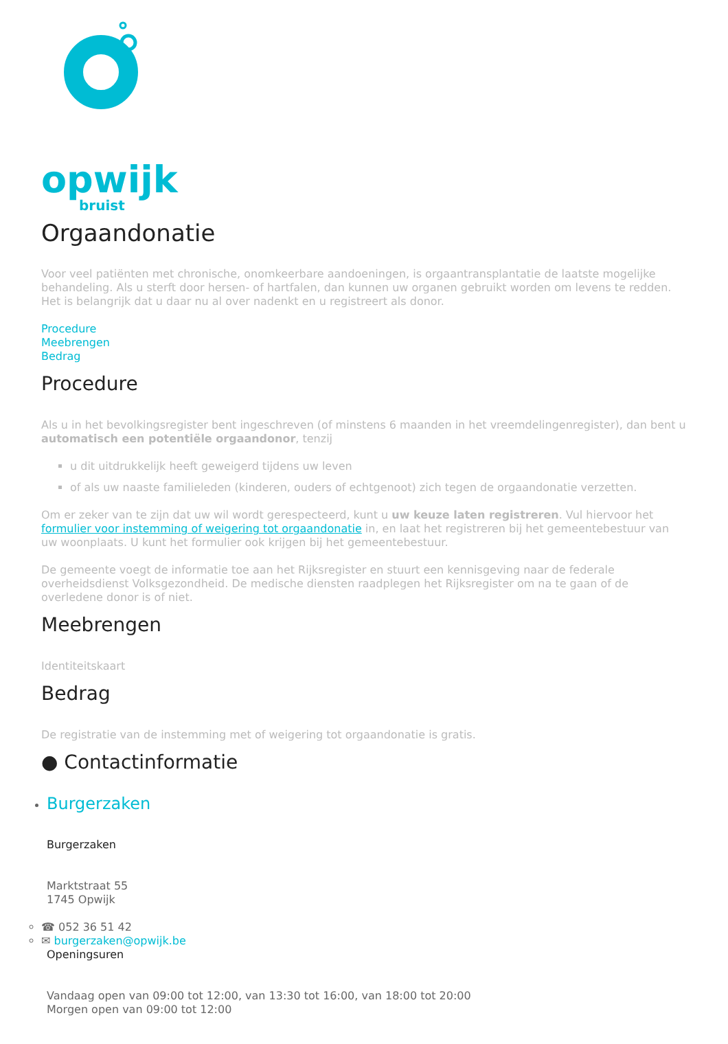opwijk
bruist
Orgaandonatie
Voor veel patiënten met chronische, onomkeerbare aandoeningen, is orgaantransplantatie de laatste mogelijke behandeling. Als u sterft door hersen- of hartfalen, dan kunnen uw organen gebruikt worden om levens te redden. Het is belangrijk dat u daar nu al over nadenkt en u registreert als donor.
Procedure
Meebrengen
Bedrag
Procedure
Als u in het bevolkingsregister bent ingeschreven (of minstens 6 maanden in het vreemdelingenregister), dan bent u automatisch een potentiële orgaandonor, tenzij
u dit uitdrukkelijk heeft geweigerd tijdens uw leven
of als uw naaste familieleden (kinderen, ouders of echtgenoot) zich tegen de orgaandonatie verzetten.
Om er zeker van te zijn dat uw wil wordt gerespecteerd, kunt u uw keuze laten registreren. Vul hiervoor het formulier voor instemming of weigering tot orgaandonatie in, en laat het registreren bij het gemeentebestuur van uw woonplaats. U kunt het formulier ook krijgen bij het gemeentebestuur.
De gemeente voegt de informatie toe aan het Rijksregister en stuurt een kennisgeving naar de federale overheidsdienst Volksgezondheid. De medische diensten raadplegen het Rijksregister om na te gaan of de overledene donor is of niet.
Meebrengen
Identiteitskaart
Bedrag
De registratie van de instemming met of weigering tot orgaandonatie is gratis.
● Contactinformatie
Burgerzaken
Burgerzaken
Marktstraat 55
1745 Opwijk
☎ 052 36 51 42
✉ burgerzaken@opwijk.be
Openingsuren
Vandaag open van 09:00 tot 12:00, van 13:30 tot 16:00, van 18:00 tot 20:00
Morgen open van 09:00 tot 12:00